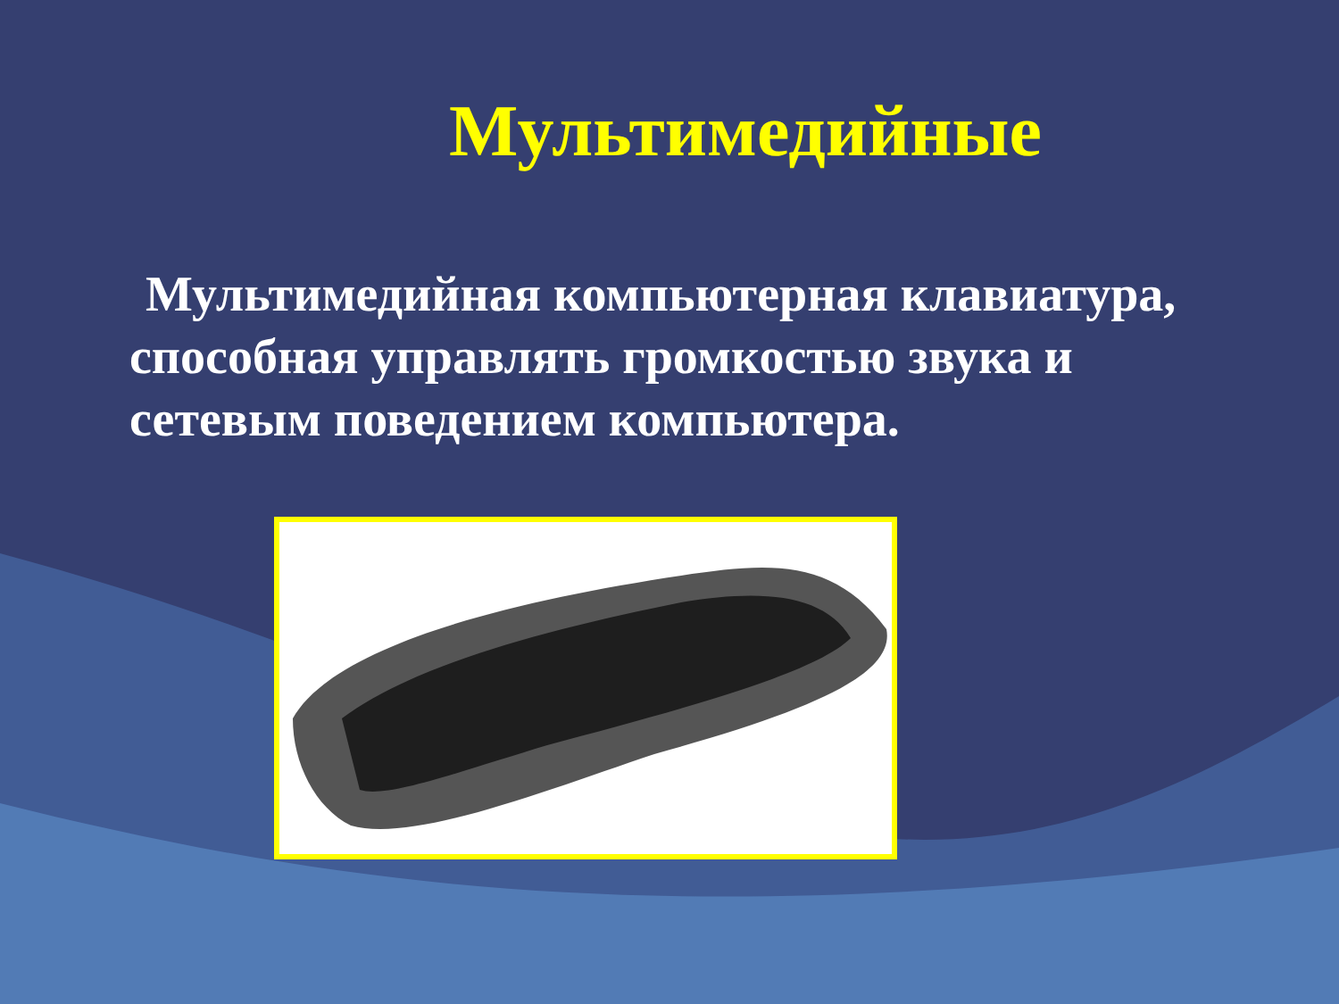Мультимедийные
Мультимедийная компьютерная клавиатура, способная управлять громкостью звука и сетевым поведением компьютера.